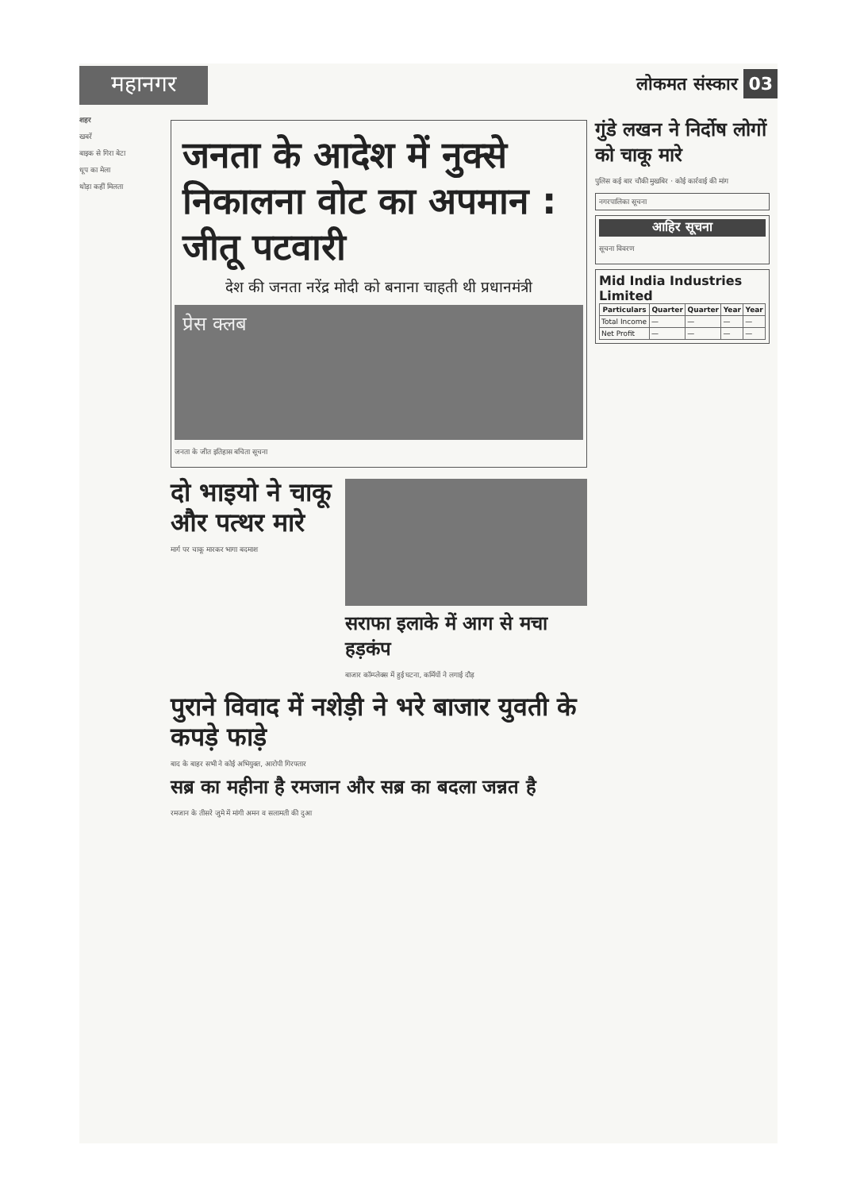महानगर
लोकमत संस्कार 03
शहर
खबरें
बाइक से गिरा बेटा
धूप का मेला
थोड़ा कहीं मिलता
जनता के आदेश में नुक्से निकालना वोट का अपमान : जीतू पटवारी
देश की जनता नरेंद्र मोदी को बनाना चाहती थी प्रधानमंत्री
प्रेस क्लब
जनता के जीत इतिहास बचिता सूचना
दो भाइयो ने चाकू और पत्थर मारे
मार्ग पर चाकू मारकर भागा बदमाश
सराफा इलाके में आग से मचा हड़कंप
बाजार कॉम्प्लेक्स में हुई घटना, कर्मियों ने लगाई दौड़
पुराने विवाद में नशेड़ी ने भरे बाजार युवती के कपड़े फाड़े
बाद के बाहर सभी ने कोई अभियुक्त, आरोपी गिरफ्तार
सब्र का महीना है रमजान और सब्र का बदला जन्नत है
रमजान के तीसरे जुमे में मांगी अमन व सलामती की दुआ
गुंडे लखन ने निर्दोष लोगों को चाकू मारे
पुलिस कई बार चौकी मुखबिर · कोई कार्रवाई की मांग
नगरपालिका सूचना
आहिर सूचना
सूचना विवरण
Mid India Industries Limited
| Particulars | Quarter | Quarter | Year | Year |
| --- | --- | --- | --- | --- |
| Total Income | — | — | — | — |
| Net Profit | — | — | — | — |